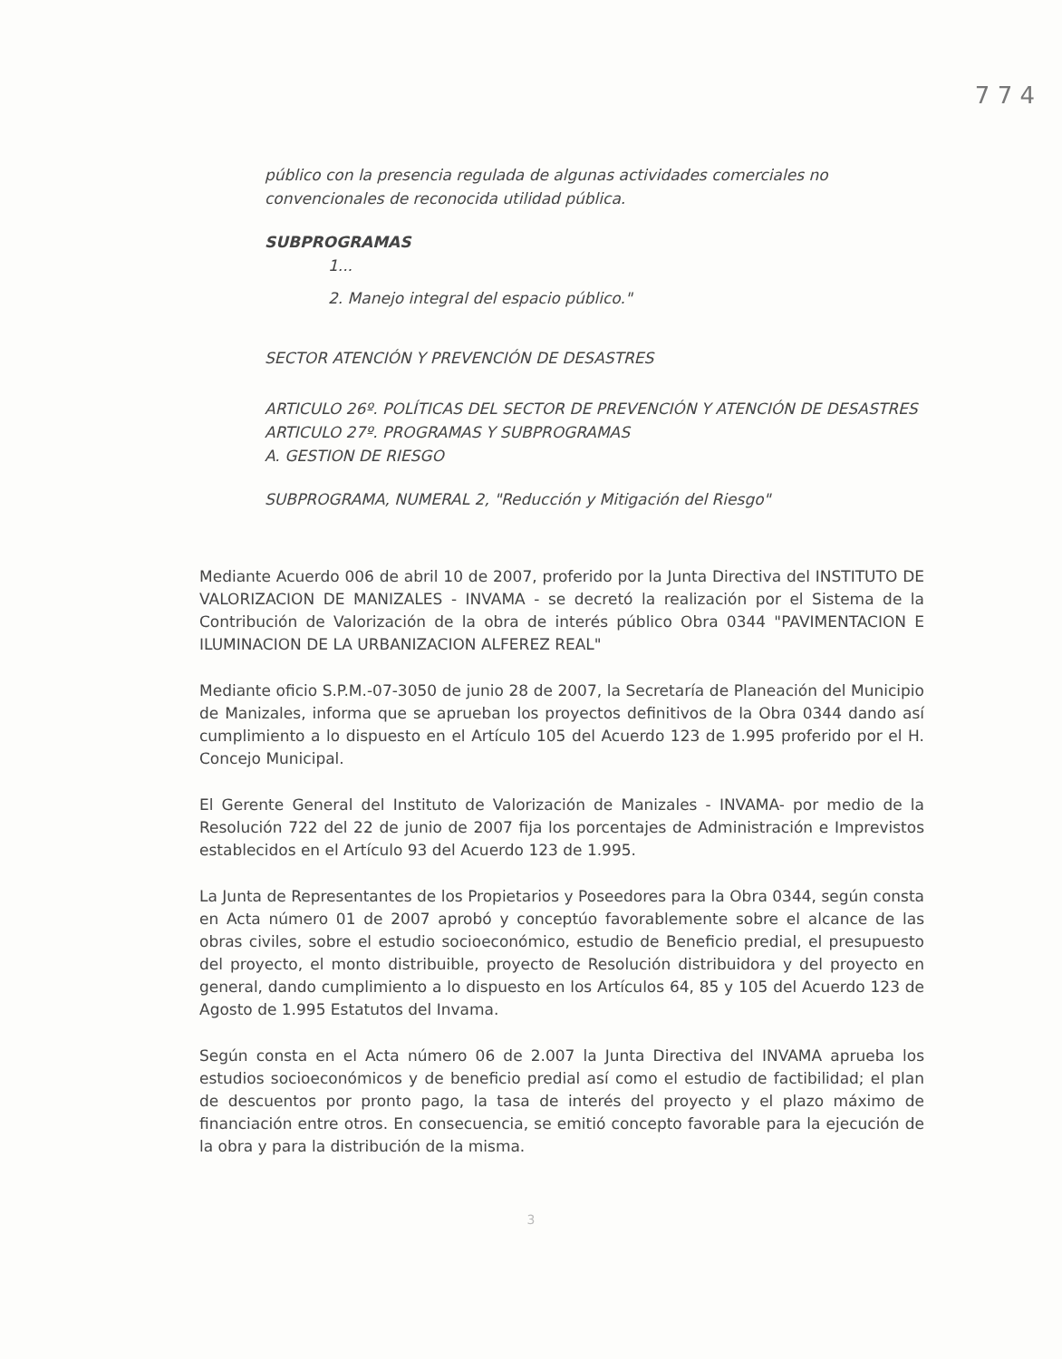7 7 4
público con la presencia regulada de algunas actividades comerciales no convencionales de reconocida utilidad pública.
SUBPROGRAMAS
1...
2. Manejo integral del espacio público."
SECTOR ATENCIÓN Y PREVENCIÓN DE DESASTRES
ARTICULO 26º. POLÍTICAS DEL SECTOR DE PREVENCIÓN Y ATENCIÓN DE DESASTRES
ARTICULO 27º. PROGRAMAS Y SUBPROGRAMAS
A. GESTION DE RIESGO
SUBPROGRAMA, NUMERAL 2, "Reducción y Mitigación del Riesgo"
Mediante Acuerdo 006 de abril 10 de 2007, proferido por la Junta Directiva del INSTITUTO DE VALORIZACION DE MANIZALES - INVAMA - se decretó la realización por el Sistema de la Contribución de Valorización de la obra de interés público Obra 0344 "PAVIMENTACION E ILUMINACION DE LA URBANIZACION ALFEREZ REAL"
Mediante oficio S.P.M.-07-3050 de junio 28 de 2007, la Secretaría de Planeación del Municipio de Manizales, informa que se aprueban los proyectos definitivos de la Obra 0344 dando así cumplimiento a lo dispuesto en el Artículo 105 del Acuerdo 123 de 1.995 proferido por el H. Concejo Municipal.
El Gerente General del Instituto de Valorización de Manizales - INVAMA- por medio de la Resolución 722 del 22 de junio de 2007 fija los porcentajes de Administración e Imprevistos establecidos en el Artículo 93 del Acuerdo 123 de 1.995.
La Junta de Representantes de los Propietarios y Poseedores para la Obra 0344, según consta en Acta número 01 de 2007 aprobó y conceptúo favorablemente sobre el alcance de las obras civiles, sobre el estudio socioeconómico, estudio de Beneficio predial, el presupuesto del proyecto, el monto distribuible, proyecto de Resolución distribuidora y del proyecto en general, dando cumplimiento a lo dispuesto en los Artículos 64, 85 y 105 del Acuerdo 123 de Agosto de 1.995 Estatutos del Invama.
Según consta en el Acta número 06 de 2.007 la Junta Directiva del INVAMA aprueba los estudios socioeconómicos y de beneficio predial así como el estudio de factibilidad; el plan de descuentos por pronto pago, la tasa de interés del proyecto y el plazo máximo de financiación entre otros. En consecuencia, se emitió concepto favorable para la ejecución de la obra y para la distribución de la misma.
3